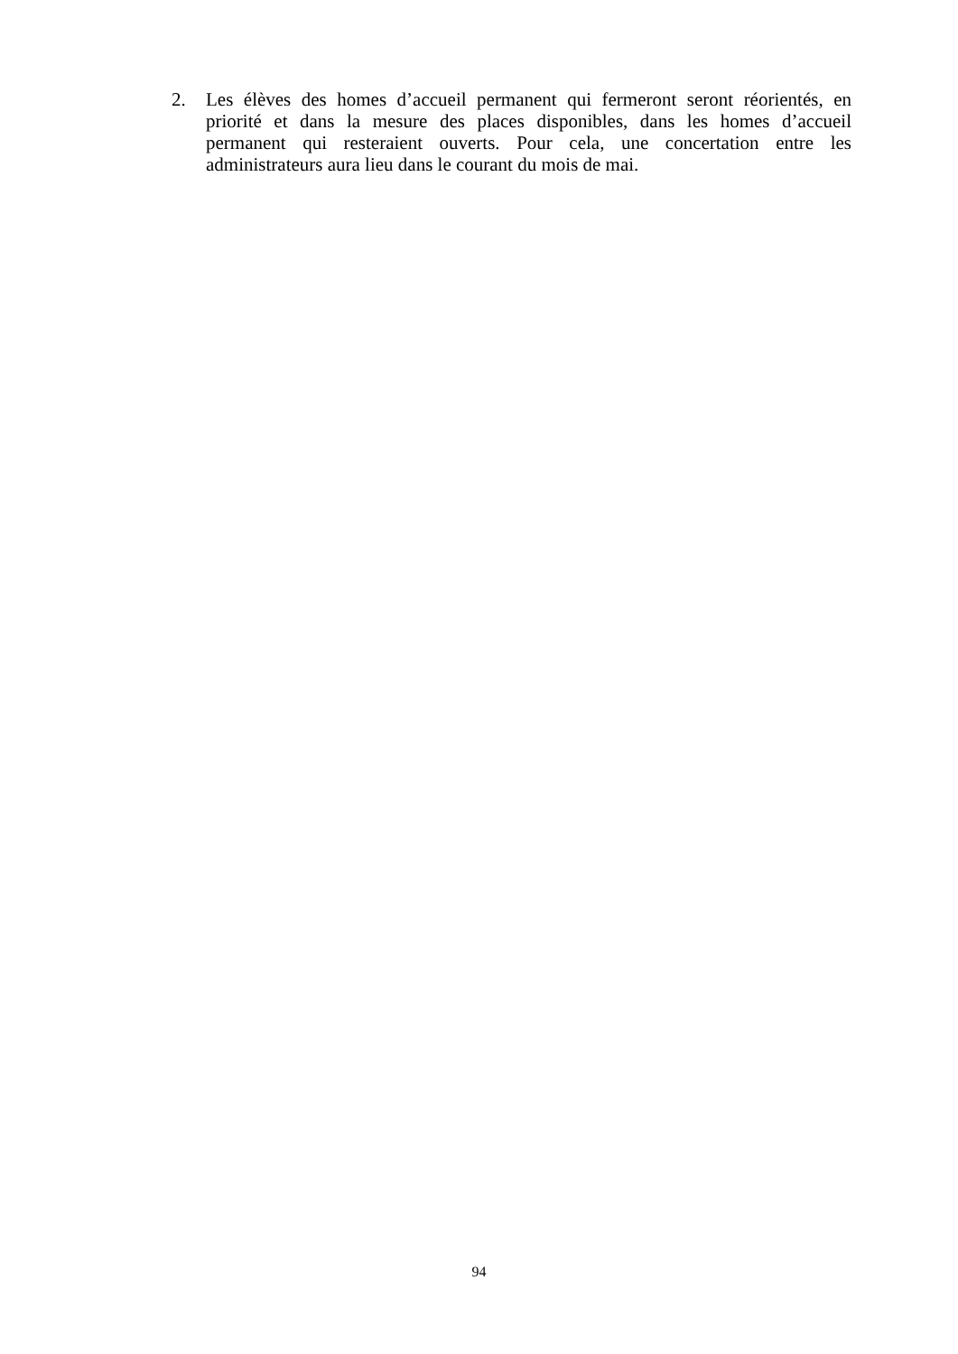2. Les élèves des homes d’accueil permanent qui fermeront seront réorientés, en priorité et dans la mesure des places disponibles, dans les homes d’accueil permanent qui resteraient ouverts. Pour cela, une concertation entre les administrateurs aura lieu dans le courant du mois de mai.
94